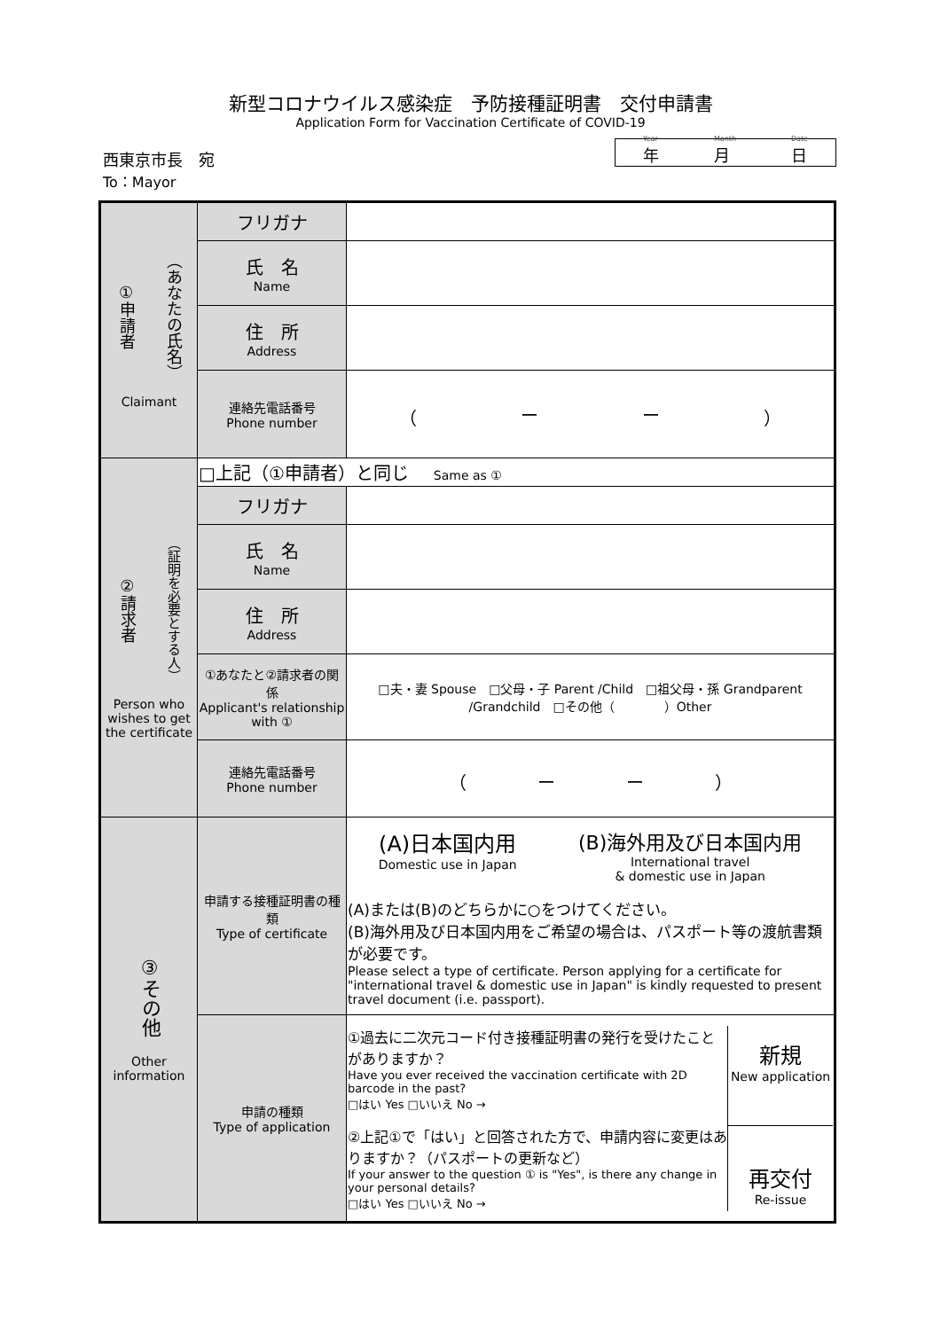新型コロナウイルス感染症　予防接種証明書　交付申請書
Application Form for Vaccination Certificate of COVID-19
西東京市長　宛
To：Mayor
Year
年 Month
月 Date
日
| ①申請者 （あなたの氏名） Claimant | フリガナ | |
| | 氏 名 Name | |
| | 住 所 Address | |
| | 連絡先電話番号 Phone number | （ ー ー ） |
| ②請求者 （証明を必要とする人） Person who wishes to get the certificate | □上記（①申請者）と同じ Same as ① | |
| | フリガナ | |
| | 氏 名 Name | |
| | 住 所 Address | |
| | ①あなたと②請求者の関係 Applicant's relationship with ① | □夫・妻 Spouse □父母・子 Parent /Child □祖父母・孫 Grandparent /Grandchild □その他（ ）Other |
| | 連絡先電話番号 Phone number | （ ー ー ） |
| ③その他 Other information | 申請する接種証明書の種類 Type of certificate | (A)日本国内用 Domestic use in Japan (B)海外用及び日本国内用 International travel & domestic use in Japan (A)または(B)のどちらかに○をつけてください。 (B)海外用及び日本国内用をご希望の場合は、パスポート等の渡航書類が必要です。 Please select a type of certificate. Person applying for a certificate for "international travel & domestic use in Japan" is kindly requested to present travel document (i.e. passport). |
| | 申請の種類 Type of application | ①過去に二次元コード付き接種証明書の発行を受けたことがありますか？ Have you ever received the vaccination certificate with 2D barcode in the past? □はい Yes □いいえ No → ②上記①で「はい」と回答された方で、申請内容に変更はありますか？（パスポートの更新など） If your answer to the question ① is "Yes", is there any change in your personal details? □はい Yes □いいえ No → 新規 New application 再交付 Re-issue |